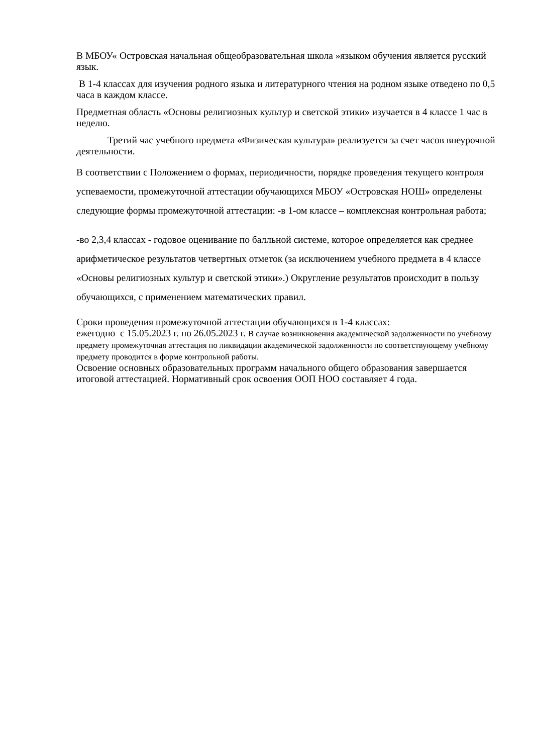В МБОУ« Островская начальная общеобразовательная школа »языком обучения является русский язык.
В 1-4 классах для изучения родного языка и литературного чтения на родном языке отведено по 0,5 часа в каждом классе.
Предметная область «Основы религиозных культур и светской этики» изучается в 4 классе 1 час в неделю.
Третий час учебного предмета «Физическая культура» реализуется за счет часов внеурочной деятельности.
В соответствии с Положением о формах, периодичности, порядке проведения текущего контроля успеваемости, промежуточной аттестации обучающихся МБОУ «Островская НОШ» определены следующие формы промежуточной аттестации: -в 1-ом классе – комплексная контрольная работа;
-во 2,3,4 классах - годовое оценивание по балльной системе, которое определяется как среднее арифметическое результатов четвертных отметок (за исключением учебного предмета в 4 классе «Основы религиозных культур и светской этики».) Округление результатов происходит в пользу обучающихся, с применением математических правил.
Сроки проведения промежуточной аттестации обучающихся в 1-4 классах:
ежегодно с 15.05.2023 г. по 26.05.2023 г. В случае возникновения академической задолженности по учебному предмету промежуточная аттестация по ликвидации академической задолженности по соответствующему учебному предмету проводится в форме контрольной работы.
Освоение основных образовательных программ начального общего образования завершается итоговой аттестацией. Нормативный срок освоения ООП НОО составляет 4 года.